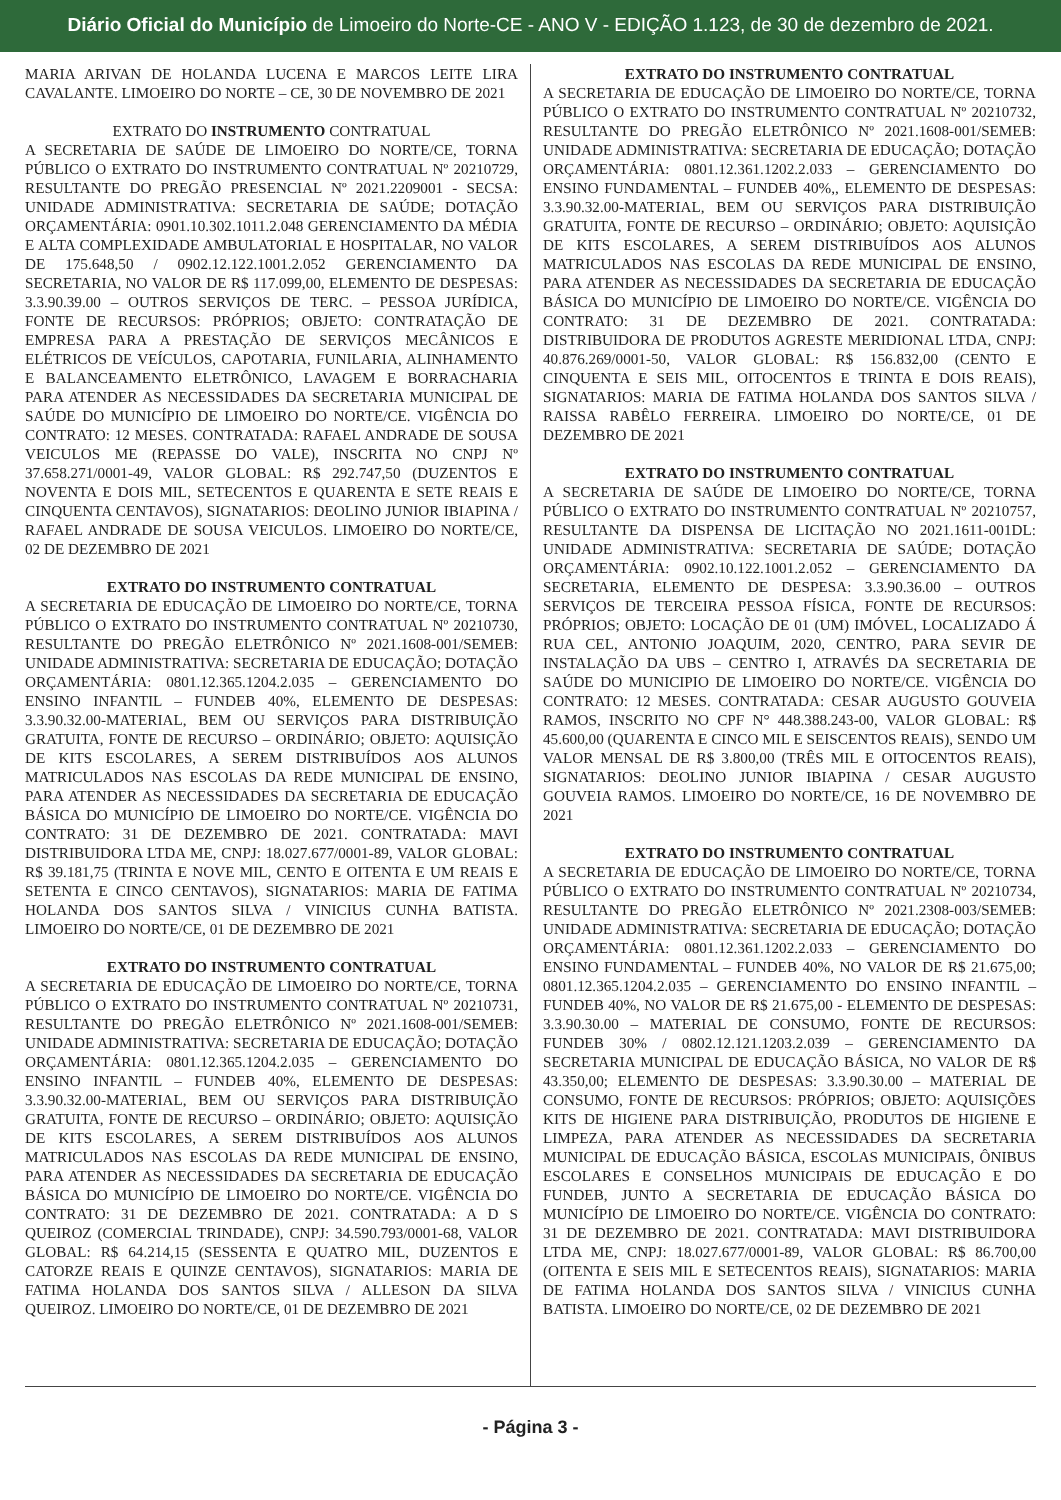Diário Oficial do Município de Limoeiro do Norte-CE - ANO V - EDIÇÃO 1.123, de 30 de dezembro de 2021.
MARIA ARIVAN DE HOLANDA LUCENA E MARCOS LEITE LIRA CAVALANTE. LIMOEIRO DO NORTE – CE, 30 DE NOVEMBRO DE 2021
EXTRATO DO INSTRUMENTO CONTRATUAL
A SECRETARIA DE SAÚDE DE LIMOEIRO DO NORTE/CE, TORNA PÚBLICO O EXTRATO DO INSTRUMENTO CONTRATUAL Nº 20210729, RESULTANTE DO PREGÃO PRESENCIAL Nº 2021.2209001 - SECSA: UNIDADE ADMINISTRATIVA: SECRETARIA DE SAÚDE; DOTAÇÃO ORÇAMENTÁRIA: 0901.10.302.1011.2.048 GERENCIAMENTO DA MÉDIA E ALTA COMPLEXIDADE AMBULATORIAL E HOSPITALAR, NO VALOR DE 175.648,50 / 0902.12.122.1001.2.052 GERENCIAMENTO DA SECRETARIA, NO VALOR DE R$ 117.099,00, ELEMENTO DE DESPESAS: 3.3.90.39.00 – OUTROS SERVIÇOS DE TERC. – PESSOA JURÍDICA, FONTE DE RECURSOS: PRÓPRIOS; OBJETO: CONTRATAÇÃO DE EMPRESA PARA A PRESTAÇÃO DE SERVIÇOS MECÂNICOS E ELÉTRICOS DE VEÍCULOS, CAPOTARIA, FUNILARIA, ALINHAMENTO E BALANCEAMENTO ELETRÔNICO, LAVAGEM E BORRACHARIA PARA ATENDER AS NECESSIDADES DA SECRETARIA MUNICIPAL DE SAÚDE DO MUNICÍPIO DE LIMOEIRO DO NORTE/CE. VIGÊNCIA DO CONTRATO: 12 MESES. CONTRATADA: RAFAEL ANDRADE DE SOUSA VEICULOS ME (REPASSE DO VALE), INSCRITA NO CNPJ Nº 37.658.271/0001-49, VALOR GLOBAL: R$ 292.747,50 (DUZENTOS E NOVENTA E DOIS MIL, SETECENTOS E QUARENTA E SETE REAIS E CINQUENTA CENTAVOS), SIGNATARIOS: DEOLINO JUNIOR IBIAPINA / RAFAEL ANDRADE DE SOUSA VEICULOS. LIMOEIRO DO NORTE/CE, 02 DE DEZEMBRO DE 2021
EXTRATO DO INSTRUMENTO CONTRATUAL
A SECRETARIA DE EDUCAÇÃO DE LIMOEIRO DO NORTE/CE, TORNA PÚBLICO O EXTRATO DO INSTRUMENTO CONTRATUAL Nº 20210730, RESULTANTE DO PREGÃO ELETRÔNICO Nº 2021.1608-001/SEMEB: UNIDADE ADMINISTRATIVA: SECRETARIA DE EDUCAÇÃO; DOTAÇÃO ORÇAMENTÁRIA: 0801.12.365.1204.2.035 – GERENCIAMENTO DO ENSINO INFANTIL – FUNDEB 40%, ELEMENTO DE DESPESAS: 3.3.90.32.00-MATERIAL, BEM OU SERVIÇOS PARA DISTRIBUIÇÃO GRATUITA, FONTE DE RECURSO – ORDINÁRIO; OBJETO: AQUISIÇÃO DE KITS ESCOLARES, A SEREM DISTRIBUÍDOS AOS ALUNOS MATRICULADOS NAS ESCOLAS DA REDE MUNICIPAL DE ENSINO, PARA ATENDER AS NECESSIDADES DA SECRETARIA DE EDUCAÇÃO BÁSICA DO MUNICÍPIO DE LIMOEIRO DO NORTE/CE. VIGÊNCIA DO CONTRATO: 31 DE DEZEMBRO DE 2021. CONTRATADA: MAVI DISTRIBUIDORA LTDA ME, CNPJ: 18.027.677/0001-89, VALOR GLOBAL: R$ 39.181,75 (TRINTA E NOVE MIL, CENTO E OITENTA E UM REAIS E SETENTA E CINCO CENTAVOS), SIGNATARIOS: MARIA DE FATIMA HOLANDA DOS SANTOS SILVA / VINICIUS CUNHA BATISTA. LIMOEIRO DO NORTE/CE, 01 DE DEZEMBRO DE 2021
EXTRATO DO INSTRUMENTO CONTRATUAL
A SECRETARIA DE EDUCAÇÃO DE LIMOEIRO DO NORTE/CE, TORNA PÚBLICO O EXTRATO DO INSTRUMENTO CONTRATUAL Nº 20210731, RESULTANTE DO PREGÃO ELETRÔNICO Nº 2021.1608-001/SEMEB: UNIDADE ADMINISTRATIVA: SECRETARIA DE EDUCAÇÃO; DOTAÇÃO ORÇAMENTÁRIA: 0801.12.365.1204.2.035 – GERENCIAMENTO DO ENSINO INFANTIL – FUNDEB 40%, ELEMENTO DE DESPESAS: 3.3.90.32.00-MATERIAL, BEM OU SERVIÇOS PARA DISTRIBUIÇÃO GRATUITA, FONTE DE RECURSO – ORDINÁRIO; OBJETO: AQUISIÇÃO DE KITS ESCOLARES, A SEREM DISTRIBUÍDOS AOS ALUNOS MATRICULADOS NAS ESCOLAS DA REDE MUNICIPAL DE ENSINO, PARA ATENDER AS NECESSIDADES DA SECRETARIA DE EDUCAÇÃO BÁSICA DO MUNICÍPIO DE LIMOEIRO DO NORTE/CE. VIGÊNCIA DO CONTRATO: 31 DE DEZEMBRO DE 2021. CONTRATADA: A D S QUEIROZ (COMERCIAL TRINDADE), CNPJ: 34.590.793/0001-68, VALOR GLOBAL: R$ 64.214,15 (SESSENTA E QUATRO MIL, DUZENTOS E CATORZE REAIS E QUINZE CENTAVOS), SIGNATARIOS: MARIA DE FATIMA HOLANDA DOS SANTOS SILVA / ALLESON DA SILVA QUEIROZ. LIMOEIRO DO NORTE/CE, 01 DE DEZEMBRO DE 2021
EXTRATO DO INSTRUMENTO CONTRATUAL
A SECRETARIA DE EDUCAÇÃO DE LIMOEIRO DO NORTE/CE, TORNA PÚBLICO O EXTRATO DO INSTRUMENTO CONTRATUAL Nº 20210732, RESULTANTE DO PREGÃO ELETRÔNICO Nº 2021.1608-001/SEMEB: UNIDADE ADMINISTRATIVA: SECRETARIA DE EDUCAÇÃO; DOTAÇÃO ORÇAMENTÁRIA: 0801.12.361.1202.2.033 – GERENCIAMENTO DO ENSINO FUNDAMENTAL – FUNDEB 40%,, ELEMENTO DE DESPESAS: 3.3.90.32.00-MATERIAL, BEM OU SERVIÇOS PARA DISTRIBUIÇÃO GRATUITA, FONTE DE RECURSO – ORDINÁRIO; OBJETO: AQUISIÇÃO DE KITS ESCOLARES, A SEREM DISTRIBUÍDOS AOS ALUNOS MATRICULADOS NAS ESCOLAS DA REDE MUNICIPAL DE ENSINO, PARA ATENDER AS NECESSIDADES DA SECRETARIA DE EDUCAÇÃO BÁSICA DO MUNICÍPIO DE LIMOEIRO DO NORTE/CE. VIGÊNCIA DO CONTRATO: 31 DE DEZEMBRO DE 2021. CONTRATADA: DISTRIBUIDORA DE PRODUTOS AGRESTE MERIDIONAL LTDA, CNPJ: 40.876.269/0001-50, VALOR GLOBAL: R$ 156.832,00 (CENTO E CINQUENTA E SEIS MIL, OITOCENTOS E TRINTA E DOIS REAIS), SIGNATARIOS: MARIA DE FATIMA HOLANDA DOS SANTOS SILVA / RAISSA RABÊLO FERREIRA. LIMOEIRO DO NORTE/CE, 01 DE DEZEMBRO DE 2021
EXTRATO DO INSTRUMENTO CONTRATUAL
A SECRETARIA DE SAÚDE DE LIMOEIRO DO NORTE/CE, TORNA PÚBLICO O EXTRATO DO INSTRUMENTO CONTRATUAL Nº 20210757, RESULTANTE DA DISPENSA DE LICITAÇÃO NO 2021.1611-001DL: UNIDADE ADMINISTRATIVA: SECRETARIA DE SAÚDE; DOTAÇÃO ORÇAMENTÁRIA: 0902.10.122.1001.2.052 – GERENCIAMENTO DA SECRETARIA, ELEMENTO DE DESPESA: 3.3.90.36.00 – OUTROS SERVIÇOS DE TERCEIRA PESSOA FÍSICA, FONTE DE RECURSOS: PRÓPRIOS; OBJETO: LOCAÇÃO DE 01 (UM) IMÓVEL, LOCALIZADO Á RUA CEL, ANTONIO JOAQUIM, 2020, CENTRO, PARA SEVIR DE INSTALAÇÃO DA UBS – CENTRO I, ATRAVÉS DA SECRETARIA DE SAÚDE DO MUNICIPIO DE LIMOEIRO DO NORTE/CE. VIGÊNCIA DO CONTRATO: 12 MESES. CONTRATADA: CESAR AUGUSTO GOUVEIA RAMOS, INSCRITO NO CPF N° 448.388.243-00, VALOR GLOBAL: R$ 45.600,00 (QUARENTA E CINCO MIL E SEISCENTOS REAIS), SENDO UM VALOR MENSAL DE R$ 3.800,00 (TRÊS MIL E OITOCENTOS REAIS), SIGNATARIOS: DEOLINO JUNIOR IBIAPINA / CESAR AUGUSTO GOUVEIA RAMOS. LIMOEIRO DO NORTE/CE, 16 DE NOVEMBRO DE 2021
EXTRATO DO INSTRUMENTO CONTRATUAL
A SECRETARIA DE EDUCAÇÃO DE LIMOEIRO DO NORTE/CE, TORNA PÚBLICO O EXTRATO DO INSTRUMENTO CONTRATUAL Nº 20210734, RESULTANTE DO PREGÃO ELETRÔNICO Nº 2021.2308-003/SEMEB: UNIDADE ADMINISTRATIVA: SECRETARIA DE EDUCAÇÃO; DOTAÇÃO ORÇAMENTÁRIA: 0801.12.361.1202.2.033 – GERENCIAMENTO DO ENSINO FUNDAMENTAL – FUNDEB 40%, NO VALOR DE R$ 21.675,00; 0801.12.365.1204.2.035 – GERENCIAMENTO DO ENSINO INFANTIL – FUNDEB 40%, NO VALOR DE R$ 21.675,00 - ELEMENTO DE DESPESAS: 3.3.90.30.00 – MATERIAL DE CONSUMO, FONTE DE RECURSOS: FUNDEB 30% / 0802.12.121.1203.2.039 – GERENCIAMENTO DA SECRETARIA MUNICIPAL DE EDUCAÇÃO BÁSICA, NO VALOR DE R$ 43.350,00; ELEMENTO DE DESPESAS: 3.3.90.30.00 – MATERIAL DE CONSUMO, FONTE DE RECURSOS: PRÓPRIOS; OBJETO: AQUISIÇÕES KITS DE HIGIENE PARA DISTRIBUIÇÃO, PRODUTOS DE HIGIENE E LIMPEZA, PARA ATENDER AS NECESSIDADES DA SECRETARIA MUNICIPAL DE EDUCAÇÃO BÁSICA, ESCOLAS MUNICIPAIS, ÔNIBUS ESCOLARES E CONSELHOS MUNICIPAIS DE EDUCAÇÃO E DO FUNDEB, JUNTO A SECRETARIA DE EDUCAÇÃO BÁSICA DO MUNICÍPIO DE LIMOEIRO DO NORTE/CE. VIGÊNCIA DO CONTRATO: 31 DE DEZEMBRO DE 2021. CONTRATADA: MAVI DISTRIBUIDORA LTDA ME, CNPJ: 18.027.677/0001-89, VALOR GLOBAL: R$ 86.700,00 (OITENTA E SEIS MIL E SETECENTOS REAIS), SIGNATARIOS: MARIA DE FATIMA HOLANDA DOS SANTOS SILVA / VINICIUS CUNHA BATISTA. LIMOEIRO DO NORTE/CE, 02 DE DEZEMBRO DE 2021
- Página 3 -